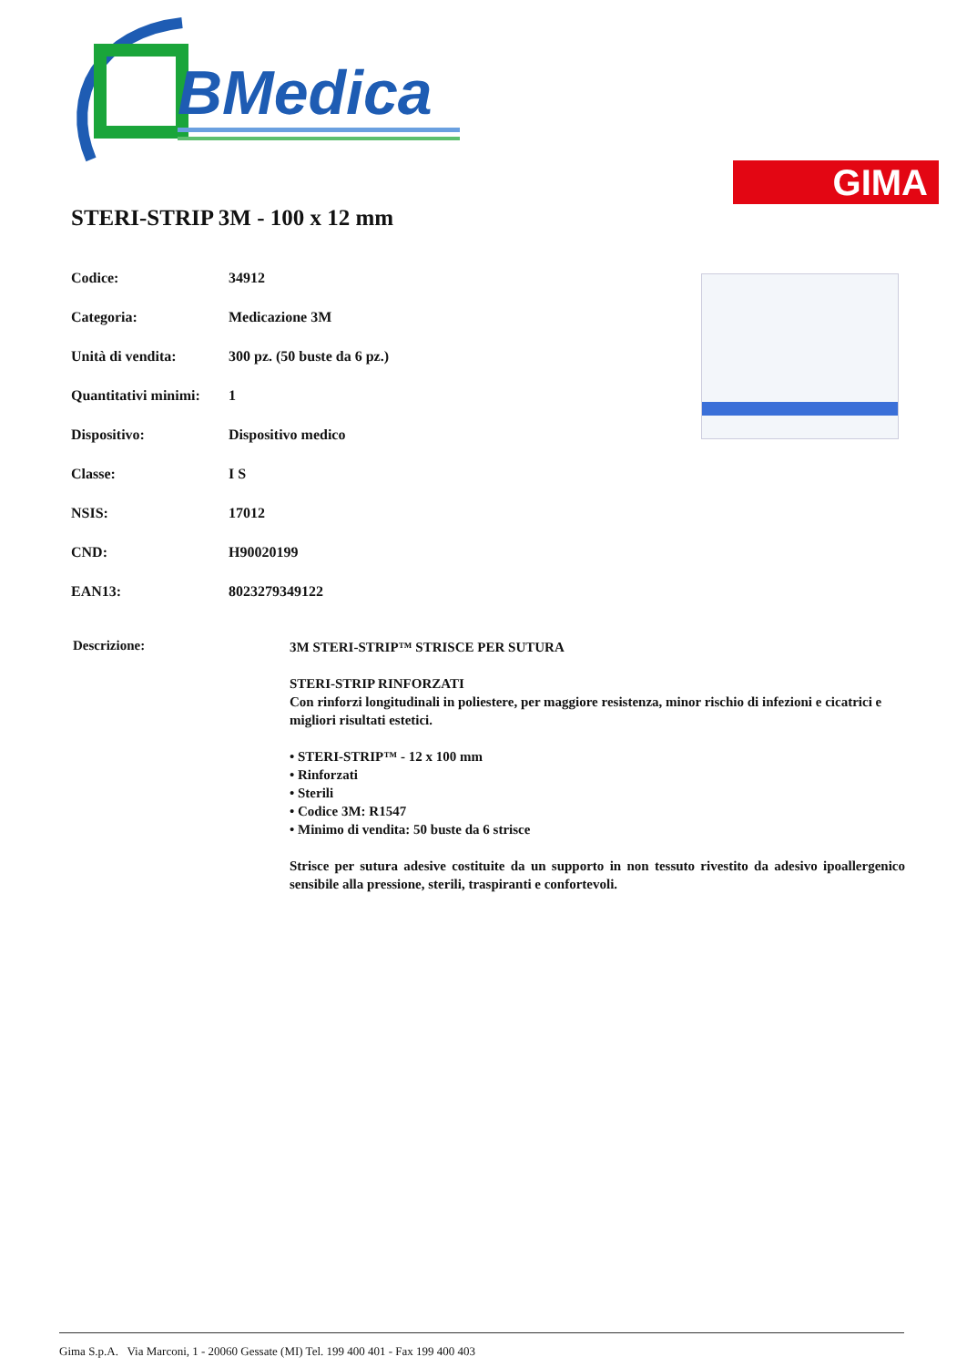BMedica
GIMA
STERI-STRIP 3M - 100 x 12 mm
| Codice: | 34912 |
| Categoria: | Medicazione 3M |
| Unità di vendita: | 300 pz. (50 buste da 6 pz.) |
| Quantitativi minimi: | 1 |
| Dispositivo: | Dispositivo medico |
| Classe: | I S |
| NSIS: | 17012 |
| CND: | H90020199 |
| EAN13: | 8023279349122 |
Descrizione:
3M STERI-STRIP™ STRISCE PER SUTURA
STERI-STRIP RINFORZATI
Con rinforzi longitudinali in poliestere, per maggiore resistenza, minor rischio di infezioni e cicatrici e migliori risultati estetici.
• STERI-STRIP™ - 12 x 100 mm
• Rinforzati
• Sterili
• Codice 3M: R1547
• Minimo di vendita: 50 buste da 6 strisce
Strisce per sutura adesive costituite da un supporto in non tessuto rivestito da adesivo ipoallergenico sensibile alla pressione, sterili, traspiranti e confortevoli.
Gima S.p.A. Via Marconi, 1 - 20060 Gessate (MI) Tel. 199 400 401 - Fax 199 400 403